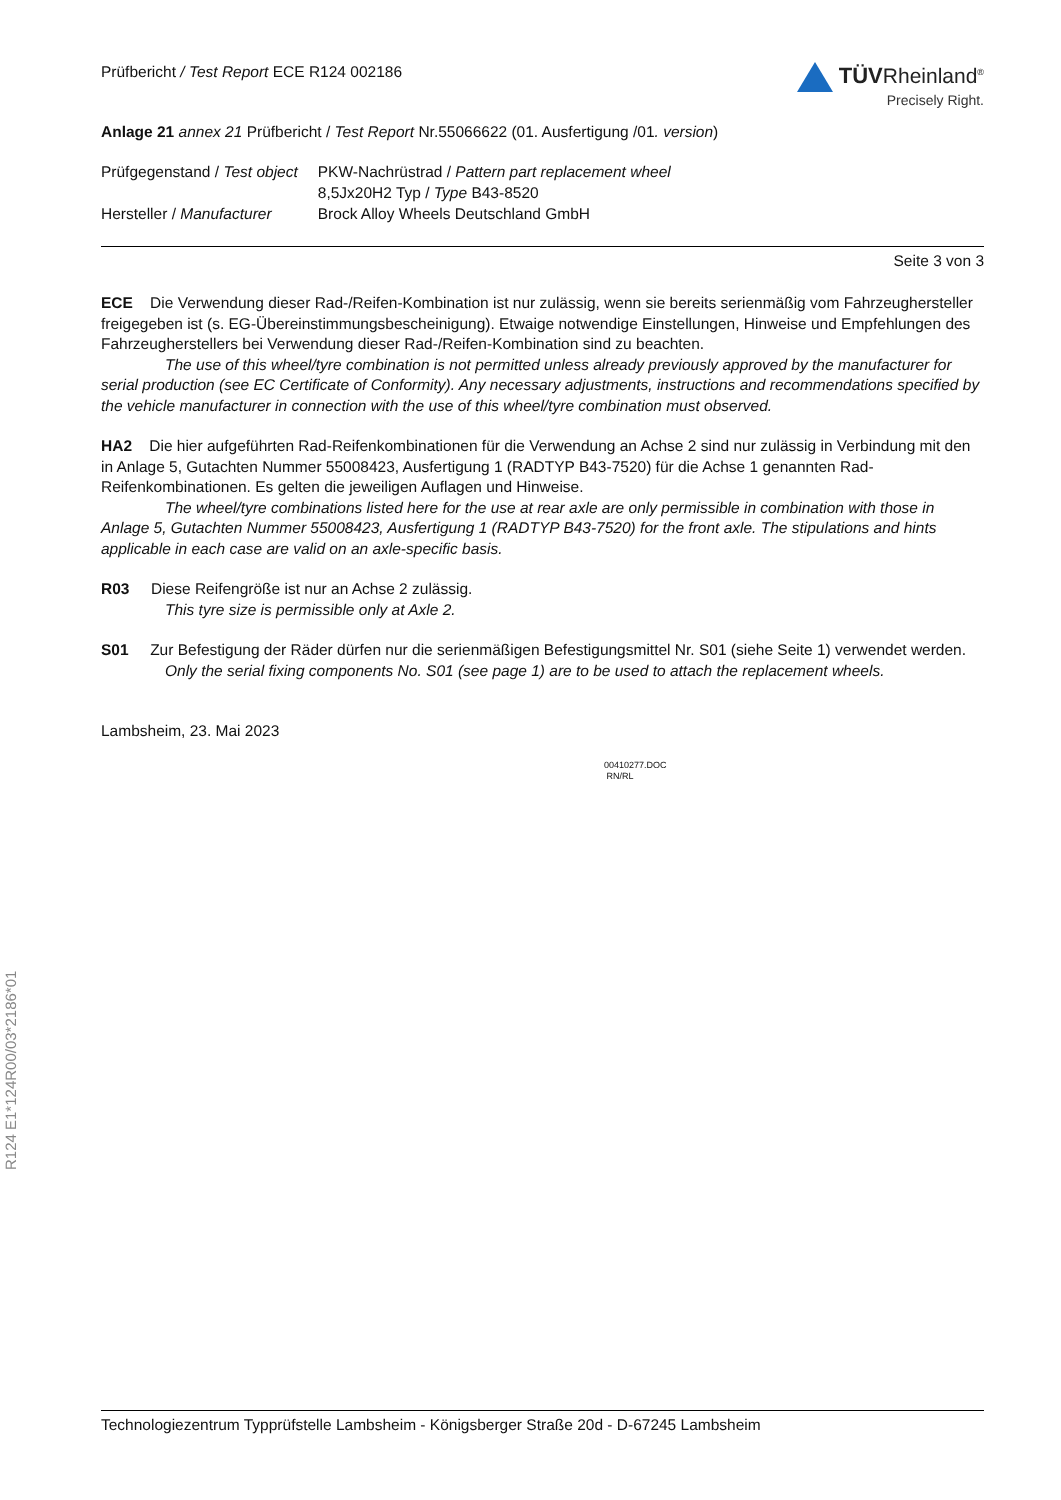R124 E1*124R00/03*2186*01
Prüfbericht / Test Report ECE R124 002186
TÜVRheinland<sup>®</sup>
Precisely Right.
Anlage 21 annex 21 Prüfbericht / Test Report Nr.55066622 (01. Ausfertigung /01. version)
| Prüfgegenstand / Test object | PKW-Nachrüstrad / Pattern part replacement wheel 8,5Jx20H2 Typ / Type B43-8520 |
| Hersteller / Manufacturer | Brock Alloy Wheels Deutschland GmbH |
Seite 3 von 3
ECE Die Verwendung dieser Rad-/Reifen-Kombination ist nur zulässig, wenn sie bereits serienmäßig vom Fahrzeughersteller freigegeben ist (s. EG-Übereinstimmungsbescheinigung). Etwaige notwendige Einstellungen, Hinweise und Empfehlungen des Fahrzeugherstellers bei Verwendung dieser Rad-/Reifen-Kombination sind zu beachten.
The use of this wheel/tyre combination is not permitted unless already previously approved by the manufacturer for serial production (see EC Certificate of Conformity). Any necessary adjustments, instructions and recommendations specified by the vehicle manufacturer in connection with the use of this wheel/tyre combination must observed.
HA2 Die hier aufgeführten Rad-Reifenkombinationen für die Verwendung an Achse 2 sind nur zulässig in Verbindung mit den in Anlage 5, Gutachten Nummer 55008423, Ausfertigung 1 (RADTYP B43-7520) für die Achse 1 genannten Rad-Reifenkombinationen. Es gelten die jeweiligen Auflagen und Hinweise.
The wheel/tyre combinations listed here for the use at rear axle are only permissible in combination with those in Anlage 5, Gutachten Nummer 55008423, Ausfertigung 1 (RADTYP B43-7520) for the front axle. The stipulations and hints applicable in each case are valid on an axle-specific basis.
R03 Diese Reifengröße ist nur an Achse 2 zulässig.
This tyre size is permissible only at Axle 2.
S01 Zur Befestigung der Räder dürfen nur die serienmäßigen Befestigungsmittel Nr. S01 (siehe Seite 1) verwendet werden.
Only the serial fixing components No. S01 (see page 1) are to be used to attach the replacement wheels.
Lambsheim, 23. Mai 2023
00410277.DOC
RN/RL
Technologiezentrum Typprüfstelle Lambsheim - Königsberger Straße 20d - D-67245 Lambsheim